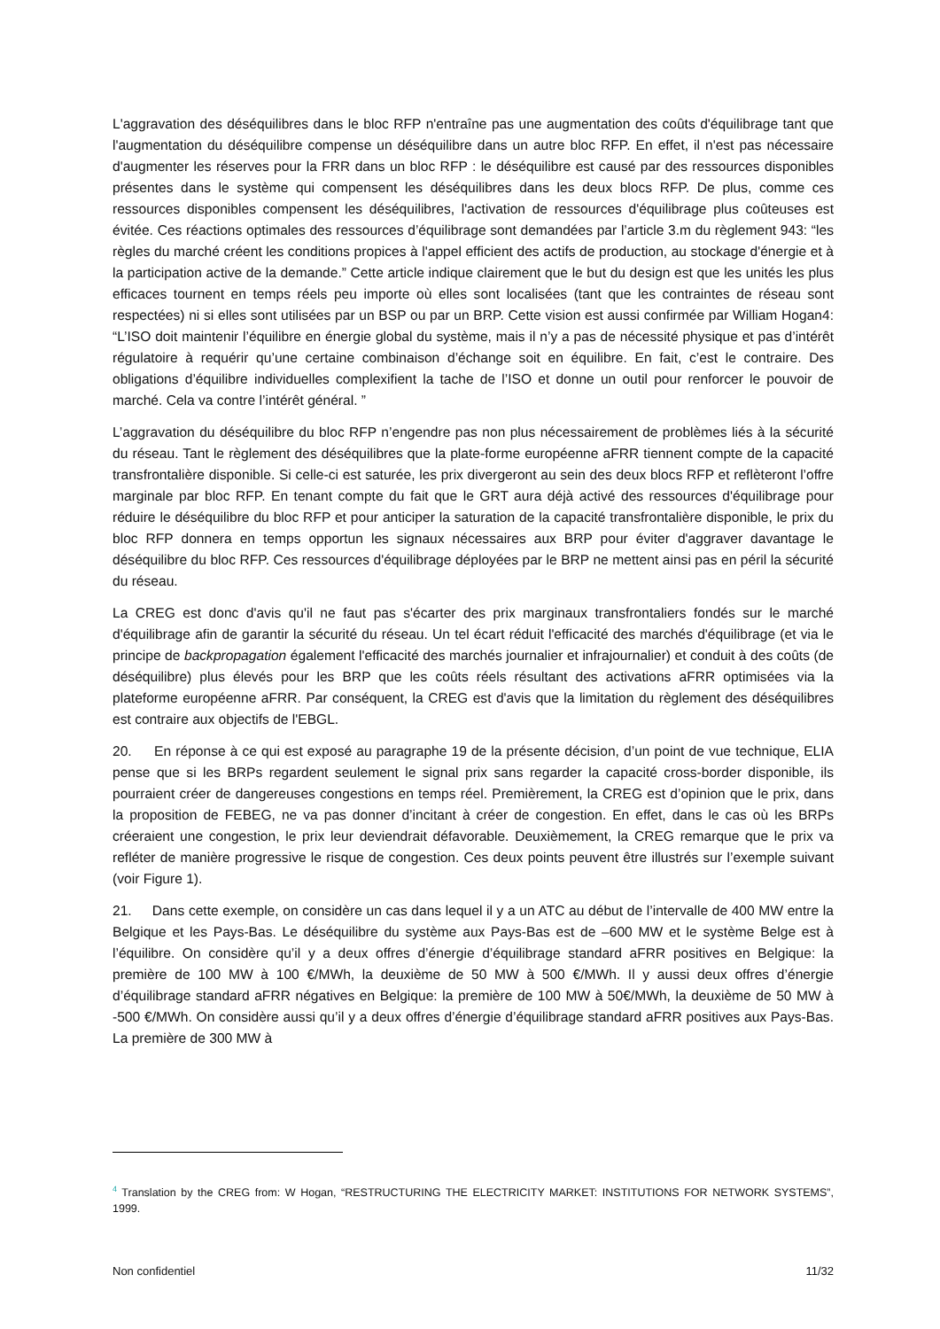L'aggravation des déséquilibres dans le bloc RFP n'entraîne pas une augmentation des coûts d'équilibrage tant que l'augmentation du déséquilibre compense un déséquilibre dans un autre bloc RFP. En effet, il n'est pas nécessaire d'augmenter les réserves pour la FRR dans un bloc RFP : le déséquilibre est causé par des ressources disponibles présentes dans le système qui compensent les déséquilibres dans les deux blocs RFP. De plus, comme ces ressources disponibles compensent les déséquilibres, l'activation de ressources d'équilibrage plus coûteuses est évitée. Ces réactions optimales des ressources d’équilibrage sont demandées par l’article 3.m du règlement 943: “les règles du marché créent les conditions propices à l'appel efficient des actifs de production, au stockage d'énergie et à la participation active de la demande.” Cette article indique clairement que le but du design est que les unités les plus efficaces tournent en temps réels peu importe où elles sont localisées (tant que les contraintes de réseau sont respectées) ni si elles sont utilisées par un BSP ou par un BRP. Cette vision est aussi confirmée par William Hogan4: “L’ISO doit maintenir l’équilibre en énergie global du système, mais il n’y a pas de nécessité physique et pas d’intérêt régulatoire à requérir qu’une certaine combinaison d’échange soit en équilibre. En fait, c’est le contraire. Des obligations d’équilibre individuelles complexifient la tache de l’ISO et donne un outil pour renforcer le pouvoir de marché. Cela va contre l’intérêt général. ”
L’aggravation du déséquilibre du bloc RFP n’engendre pas non plus nécessairement de problèmes liés à la sécurité du réseau. Tant le règlement des déséquilibres que la plate-forme européenne aFRR tiennent compte de la capacité transfrontalière disponible. Si celle-ci est saturée, les prix divergeront au sein des deux blocs RFP et reflèteront l’offre marginale par bloc RFP. En tenant compte du fait que le GRT aura déjà activé des ressources d'équilibrage pour réduire le déséquilibre du bloc RFP et pour anticiper la saturation de la capacité transfrontalière disponible, le prix du bloc RFP donnera en temps opportun les signaux nécessaires aux BRP pour éviter d'aggraver davantage le déséquilibre du bloc RFP. Ces ressources d'équilibrage déployées par le BRP ne mettent ainsi pas en péril la sécurité du réseau.
La CREG est donc d'avis qu'il ne faut pas s'écarter des prix marginaux transfrontaliers fondés sur le marché d'équilibrage afin de garantir la sécurité du réseau. Un tel écart réduit l'efficacité des marchés d'équilibrage (et via le principe de backpropagation également l'efficacité des marchés journalier et infrajournalier) et conduit à des coûts (de déséquilibre) plus élevés pour les BRP que les coûts réels résultant des activations aFRR optimisées via la plateforme européenne aFRR. Par conséquent, la CREG est d'avis que la limitation du règlement des déséquilibres est contraire aux objectifs de l'EBGL.
20. En réponse à ce qui est exposé au paragraphe 19 de la présente décision, d’un point de vue technique, ELIA pense que si les BRPs regardent seulement le signal prix sans regarder la capacité cross-border disponible, ils pourraient créer de dangereuses congestions en temps réel. Premièrement, la CREG est d’opinion que le prix, dans la proposition de FEBEG, ne va pas donner d’incitant à créer de congestion. En effet, dans le cas où les BRPs créeraient une congestion, le prix leur deviendrait défavorable. Deuxièmement, la CREG remarque que le prix va refléter de manière progressive le risque de congestion. Ces deux points peuvent être illustrés sur l’exemple suivant (voir Figure 1).
21. Dans cette exemple, on considère un cas dans lequel il y a un ATC au début de l’intervalle de 400 MW entre la Belgique et les Pays-Bas. Le déséquilibre du système aux Pays-Bas est de –600 MW et le système Belge est à l’équilibre. On considère qu’il y a deux offres d’énergie d’équilibrage standard aFRR positives en Belgique: la première de 100 MW à 100 €/MWh, la deuxième de 50 MW à 500 €/MWh. Il y aussi deux offres d’énergie d’équilibrage standard aFRR négatives en Belgique: la première de 100 MW à 50€/MWh, la deuxième de 50 MW à -500 €/MWh. On considère aussi qu’il y a deux offres d’énergie d’équilibrage standard aFRR positives aux Pays-Bas. La première de 300 MW à
<sup>4</sup> Translation by the CREG from: W Hogan, “RESTRUCTURING THE ELECTRICITY MARKET: INSTITUTIONS FOR NETWORK SYSTEMS”, 1999.
Non confidentiel 11/32